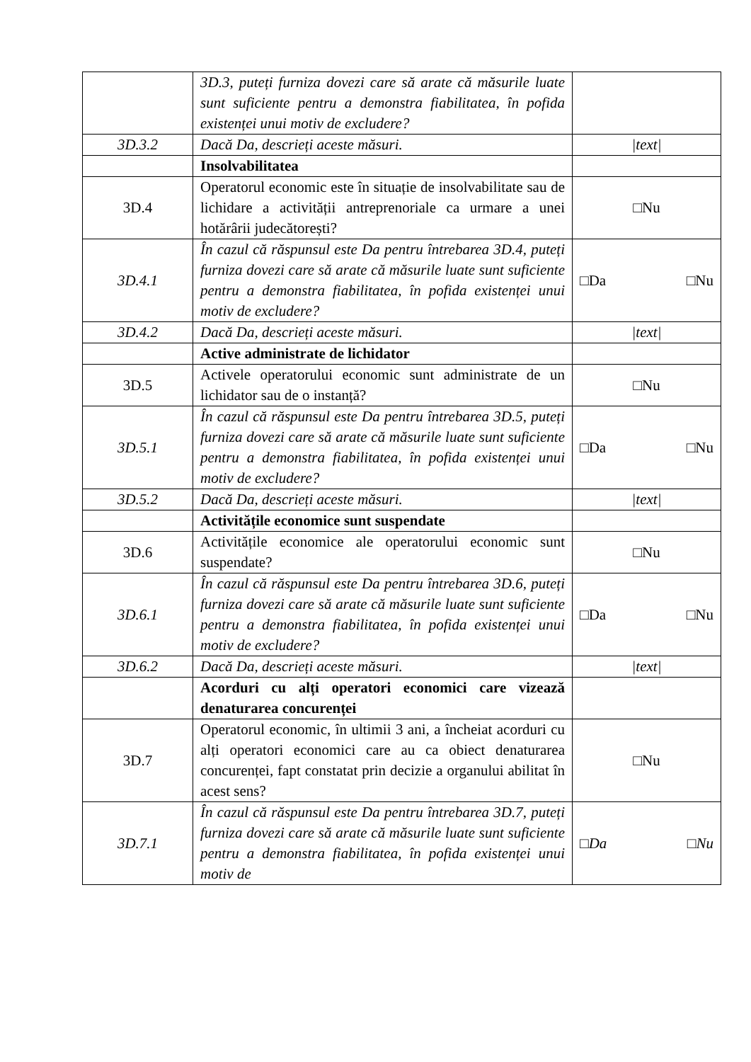| | 3D.3, puteți furniza dovezi care să arate că măsurile luate sunt suficiente pentru a demonstra fiabilitatea, în pofida existenței unui motiv de excludere? | |
| 3D.3.2 | Dacă Da, descrieți aceste măsuri. | /text/ |
| | Insolvabilitatea | |
| 3D.4 | Operatorul economic este în situație de insolvabilitate sau de lichidare a activității antreprenoriale ca urmare a unei hotărârii judecătorești? | □Nu |
| 3D.4.1 | În cazul că răspunsul este Da pentru întrebarea 3D.4, puteți furniza dovezi care să arate că măsurile luate sunt suficiente pentru a demonstra fiabilitatea, în pofida existenței unui motiv de excludere? | □Da □Nu |
| 3D.4.2 | Dacă Da, descrieți aceste măsuri. | /text/ |
| | Active administrate de lichidator | |
| 3D.5 | Activele operatorului economic sunt administrate de un lichidator sau de o instanță? | □Nu |
| 3D.5.1 | În cazul că răspunsul este Da pentru întrebarea 3D.5, puteți furniza dovezi care să arate că măsurile luate sunt suficiente pentru a demonstra fiabilitatea, în pofida existenței unui motiv de excludere? | □Da □Nu |
| 3D.5.2 | Dacă Da, descrieți aceste măsuri. | /text/ |
| | Activitățile economice sunt suspendate | |
| 3D.6 | Activitățile economice ale operatorului economic sunt suspendate? | □Nu |
| 3D.6.1 | În cazul că răspunsul este Da pentru întrebarea 3D.6, puteți furniza dovezi care să arate că măsurile luate sunt suficiente pentru a demonstra fiabilitatea, în pofida existenței unui motiv de excludere? | □Da □Nu |
| 3D.6.2 | Dacă Da, descrieți aceste măsuri. | /text/ |
| | Acorduri cu alți operatori economici care vizează denaturarea concurenței | |
| 3D.7 | Operatorul economic, în ultimii 3 ani, a încheiat acorduri cu alți operatori economici care au ca obiect denaturarea concurenței, fapt constatat prin decizie a organului abilitat în acest sens? | □Nu |
| 3D.7.1 | În cazul că răspunsul este Da pentru întrebarea 3D.7, puteți furniza dovezi care să arate că măsurile luate sunt suficiente pentru a demonstra fiabilitatea, în pofida existenței unui motiv de | □ Da □ Nu |